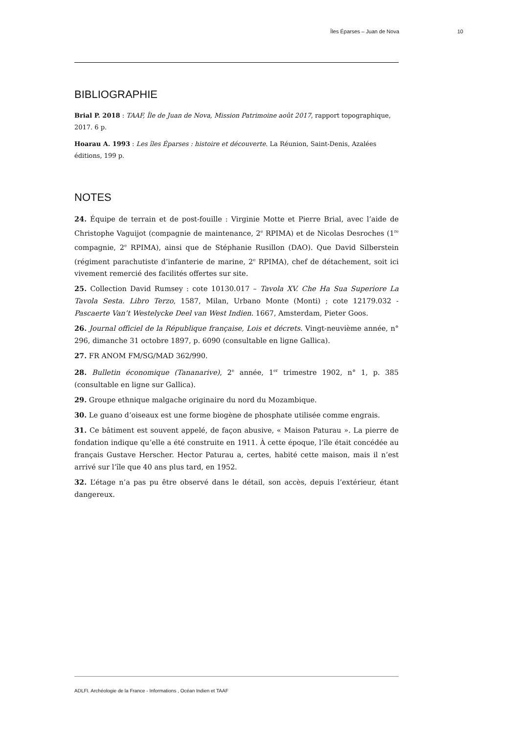Îles Éparses – Juan de Nova 10
BIBLIOGRAPHIE
Brial P. 2018 : TAAF, Île de Juan de Nova, Mission Patrimoine août 2017, rapport topographique, 2017. 6 p.
Hoarau A. 1993 : Les îles Éparses : histoire et découverte. La Réunion, Saint-Denis, Azalées éditions, 199 p.
NOTES
24. Équipe de terrain et de post-fouille : Virginie Motte et Pierre Brial, avec l’aide de Christophe Vaguijot (compagnie de maintenance, 2<sup>e</sup> RPIMA) et de Nicolas Desroches (1<sup>re</sup> compagnie, 2<sup>e</sup> RPIMA), ainsi que de Stéphanie Rusillon (DAO). Que David Silberstein (régiment parachutiste d’infanterie de marine, 2<sup>e</sup> RPIMA), chef de détachement, soit ici vivement remercié des facilités offertes sur site.
25. Collection David Rumsey : cote 10130.017 – Tavola XV. Che Ha Sua Superiore La Tavola Sesta. Libro Terzo, 1587, Milan, Urbano Monte (Monti) ; cote 12179.032 - Pascaerte Van’t Westelycke Deel van West Indien. 1667, Amsterdam, Pieter Goos.
26. Journal officiel de la République française, Lois et décrets. Vingt-neuvième année, n° 296, dimanche 31 octobre 1897, p. 6090 (consultable en ligne Gallica).
27. FR ANOM FM/SG/MAD 362/990.
28. Bulletin économique (Tananarive), 2<sup>e</sup> année, 1<sup>er</sup> trimestre 1902, n° 1, p. 385 (consultable en ligne sur Gallica).
29. Groupe ethnique malgache originaire du nord du Mozambique.
30. Le guano d’oiseaux est une forme biogène de phosphate utilisée comme engrais.
31. Ce bâtiment est souvent appelé, de façon abusive, « Maison Paturau ». La pierre de fondation indique qu’elle a été construite en 1911. À cette époque, l’île était concédée au français Gustave Herscher. Hector Paturau a, certes, habité cette maison, mais il n’est arrivé sur l’île que 40 ans plus tard, en 1952.
32. L’étage n’a pas pu être observé dans le détail, son accès, depuis l’extérieur, étant dangereux.
ADLFI. Archéologie de la France - Informations , Océan Indien et TAAF